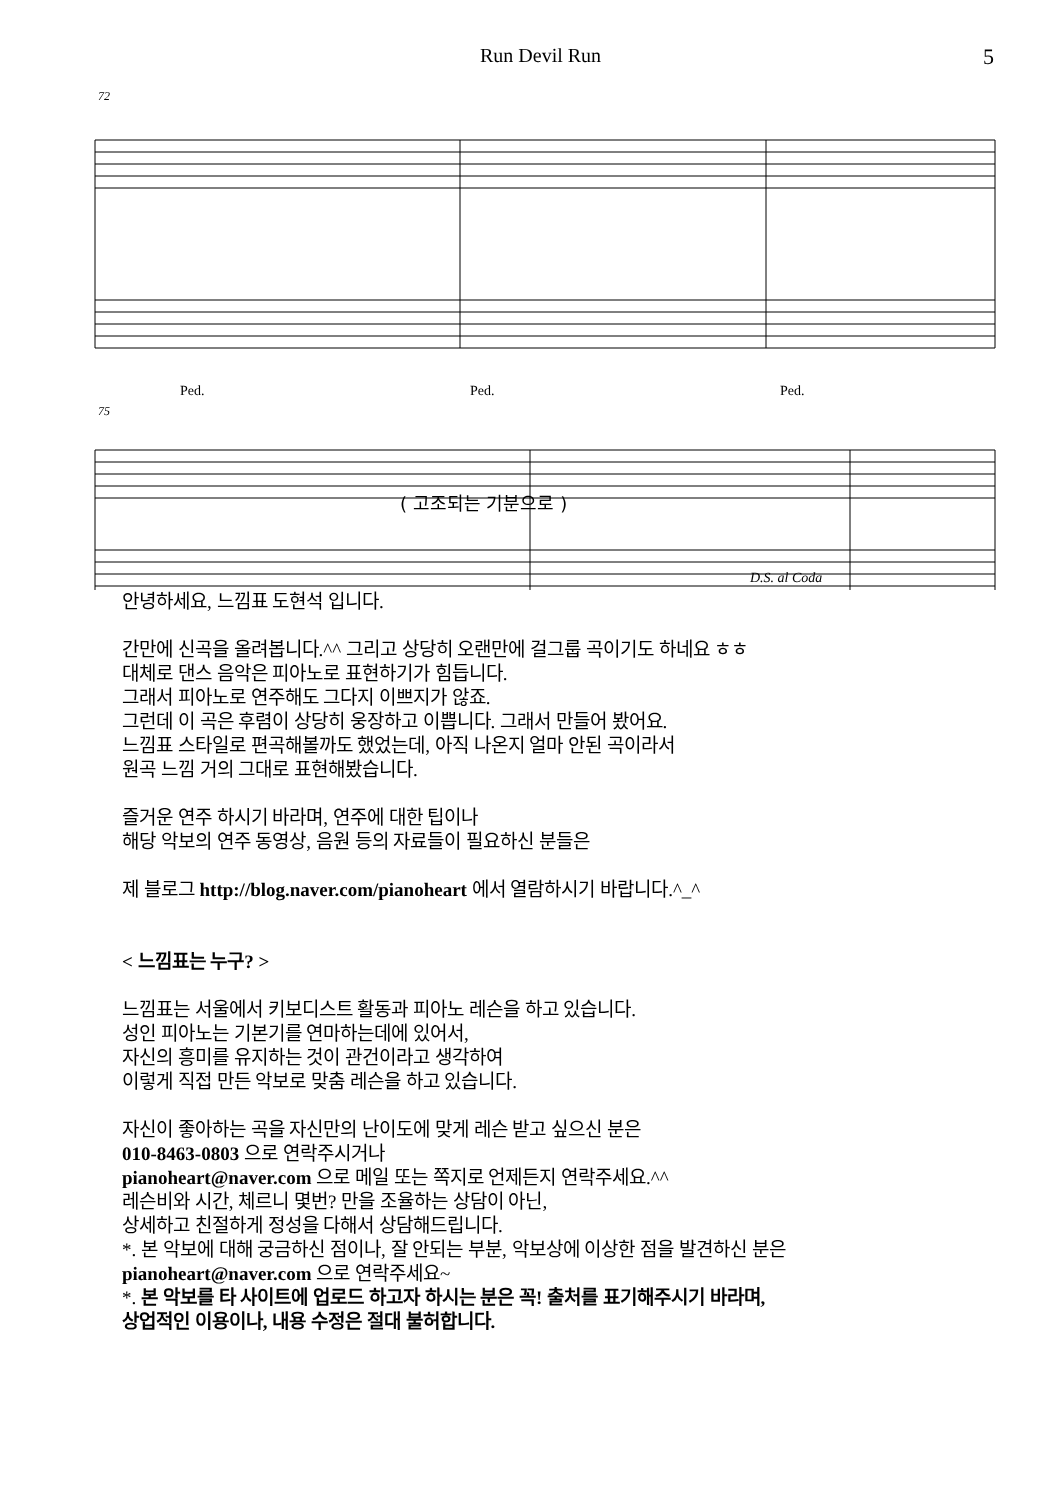Run Devil Run 5
72
75
Ped.
Ped.
Ped.
( 고조되는 기분으로 )
D.S. al Coda
안녕하세요, 느낌표 도현석 입니다.
간만에 신곡을 올려봅니다.^^ 그리고 상당히 오랜만에 걸그룹 곡이기도 하네요 ㅎㅎ
대체로 댄스 음악은 피아노로 표현하기가 힘듭니다.
그래서 피아노로 연주해도 그다지 이쁘지가 않죠.
그런데 이 곡은 후렴이 상당히 웅장하고 이쁩니다. 그래서 만들어 봤어요.
느낌표 스타일로 편곡해볼까도 했었는데, 아직 나온지 얼마 안된 곡이라서
원곡 느낌 거의 그대로 표현해봤습니다.
즐거운 연주 하시기 바라며, 연주에 대한 팁이나
해당 악보의 연주 동영상, 음원 등의 자료들이 필요하신 분들은
제 블로그 http://blog.naver.com/pianoheart 에서 열람하시기 바랍니다.^_^
< 느낌표는 누구? >
느낌표는 서울에서 키보디스트 활동과 피아노 레슨을 하고 있습니다.
성인 피아노는 기본기를 연마하는데에 있어서,
자신의 흥미를 유지하는 것이 관건이라고 생각하여
이렇게 직접 만든 악보로 맞춤 레슨을 하고 있습니다.
자신이 좋아하는 곡을 자신만의 난이도에 맞게 레슨 받고 싶으신 분은
010-8463-0803 으로 연락주시거나
pianoheart@naver.com 으로 메일 또는 쪽지로 언제든지 연락주세요.^^
레슨비와 시간, 체르니 몇번? 만을 조율하는 상담이 아닌,
상세하고 친절하게 정성을 다해서 상담해드립니다.
*. 본 악보에 대해 궁금하신 점이나, 잘 안되는 부분, 악보상에 이상한 점을 발견하신 분은
pianoheart@naver.com 으로 연락주세요~
*. 본 악보를 타 사이트에 업로드 하고자 하시는 분은 꼭! 출처를 표기해주시기 바라며,
상업적인 이용이나, 내용 수정은 절대 불허합니다.